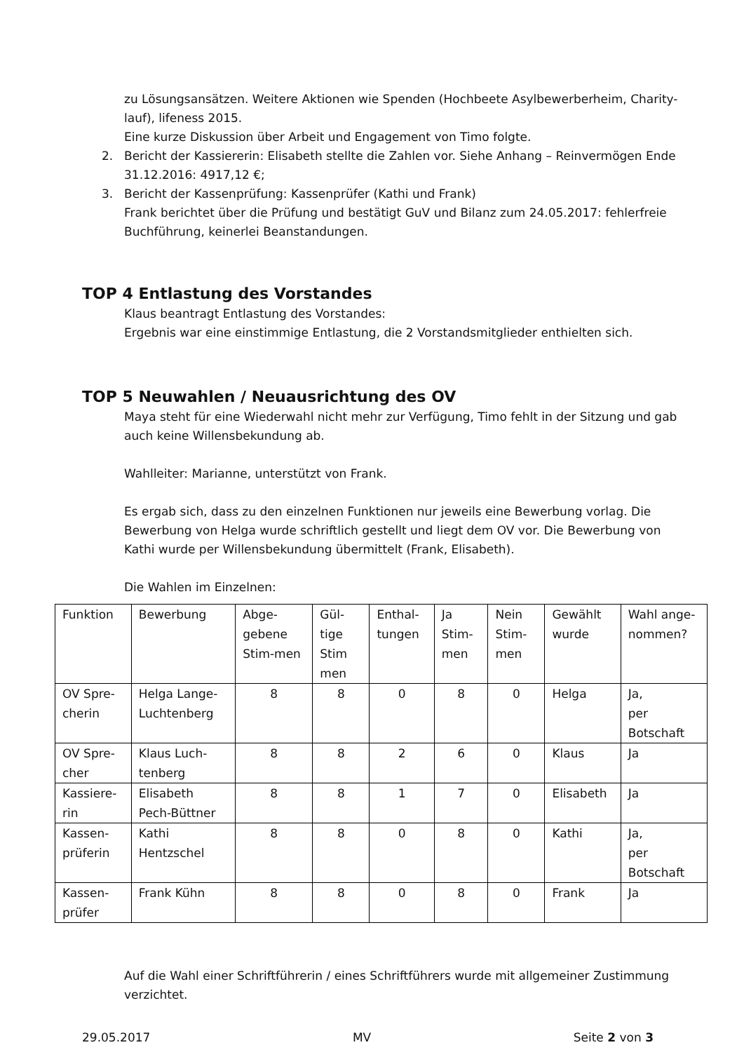zu Lösungsansätzen. Weitere Aktionen wie Spenden (Hochbeete Asylbewerberheim, Charity-lauf), lifeness 2015.
Eine kurze Diskussion über Arbeit und Engagement von Timo folgte.
2. Bericht der Kassiererin: Elisabeth stellte die Zahlen vor. Siehe Anhang – Reinvermögen Ende 31.12.2016: 4917,12 €;
3. Bericht der Kassenprüfung: Kassenprüfer (Kathi und Frank)
Frank berichtet über die Prüfung und bestätigt GuV und Bilanz zum 24.05.2017: fehlerfreie Buchführung, keinerlei Beanstandungen.
TOP 4 Entlastung des Vorstandes
Klaus beantragt Entlastung des Vorstandes:
Ergebnis war eine einstimmige Entlastung, die 2 Vorstandsmitglieder enthielten sich.
TOP 5 Neuwahlen / Neuausrichtung des OV
Maya steht für eine Wiederwahl nicht mehr zur Verfügung, Timo fehlt in der Sitzung und gab auch keine Willensbekundung ab.
Wahlleiter: Marianne, unterstützt von Frank.
Es ergab sich, dass zu den einzelnen Funktionen nur jeweils eine Bewerbung vorlag. Die Bewerbung von Helga wurde schriftlich gestellt und liegt dem OV vor. Die Bewerbung von Kathi wurde per Willensbekundung übermittelt (Frank, Elisabeth).
Die Wahlen im Einzelnen:
| Funktion | Bewerbung | Abge-gebene Stim-men | Gül-tige Stim men | Enthal-tungen | Ja Stim-men | Nein Stim-men | Gewählt wurde | Wahl ange-nommen? |
| OV Spre-cherin | Helga Lange-Luchtenberg | 8 | 8 | 0 | 8 | 0 | Helga | Ja, per Botschaft |
| OV Spre-cher | Klaus Luch-tenberg | 8 | 8 | 2 | 6 | 0 | Klaus | Ja |
| Kassiere-rin | Elisabeth Pech-Büttner | 8 | 8 | 1 | 7 | 0 | Elisabeth | Ja |
| Kassen-prüferin | Kathi Hentzschel | 8 | 8 | 0 | 8 | 0 | Kathi | Ja, per Botschaft |
| Kassen-prüfer | Frank Kühn | 8 | 8 | 0 | 8 | 0 | Frank | Ja |
Auf die Wahl einer Schriftführerin / eines Schriftführers wurde mit allgemeiner Zustimmung verzichtet.
29.05.2017 MV Seite 2 von 3